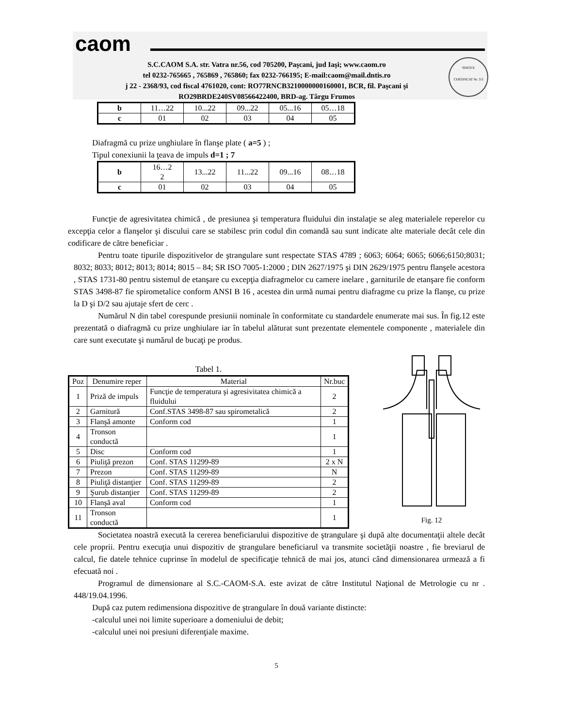caom
S.C.CAOM S.A. str. Vatra nr.56, cod 705200, Paşcani, jud Iaşi; www.caom.ro
tel 0232-765665 , 765869 , 765860; fax 0232-766195; E-mail:caom@mail.dntis.ro
j 22 - 2368/93, cod fiscal 4761020, cont: RO77RNCB3210000000160001, BCR, fil. Paşcani şi
RO29BRDE240SV08566422400, BRD-ag. Târgu Frumos
SIMTEX
CERTIFICAT Nr. 3/3
| b | 11…22 | 10...22 | 09...22 | 05...16 | 05…18 |
| c | 01 | 02 | 03 | 04 | 05 |
Diafragmă cu prize unghiulare în flanşe plate ( a=5 ) ;
Tipul conexiunii la ţeava de impuls d=1 ; 7
| b | 16…2 2 | 13...22 | 11...22 | 09...16 | 08…18 |
| c | 01 | 02 | 03 | 04 | 05 |
Funcţie de agresivitatea chimică , de presiunea şi temperatura fluidului din instalaţie se aleg materialele reperelor cu excepţia celor a flanşelor şi discului care se stabilesc prin codul din comandă sau sunt indicate alte materiale decât cele din codificare de către beneficiar .
Pentru toate tipurile dispozitivelor de ştrangulare sunt respectate STAS 4789 ; 6063; 6064; 6065; 6066;6150;8031; 8032; 8033; 8012; 8013; 8014; 8015 – 84; SR ISO 7005-1:2000 ; DIN 2627/1975 şi DIN 2629/1975 pentru flanşele acestora , STAS 1731-80 pentru sistemul de etanşare cu excepţia diafragmelor cu camere inelare , garniturile de etanşare fie conform STAS 3498-87 fie spirometalice conform ANSI B 16 , acestea din urmă numai pentru diafragme cu prize la flanşe, cu prize la D şi D/2 sau ajutaje sfert de cerc .
Numărul N din tabel corespunde presiunii nominale în conformitate cu standardele enumerate mai sus. În fig.12 este prezentată o diafragmă cu prize unghiulare iar în tabelul alăturat sunt prezentate elementele componente , materialele din care sunt executate şi numărul de bucaţi pe produs.
Tabel 1.
| Poz | Denumire reper | Material | Nr.buc |
| --- | --- | --- | --- |
| 1 | Priză de impuls | Funcţie de temperatura şi agresivitatea chimică a fluidului | 2 |
| 2 | Garnitură | Conf.STAS 3498-87 sau spirometalică | 2 |
| 3 | Flanşă amonte | Conform cod | 1 |
| 4 | Tronson conductă | | 1 |
| 5 | Disc | Conform cod | 1 |
| 6 | Piuliţă prezon | Conf. STAS 11299-89 | 2 x N |
| 7 | Prezon | Conf. STAS 11299-89 | N |
| 8 | Piuliţă distanţier | Conf. STAS 11299-89 | 2 |
| 9 | Şurub distanţier | Conf. STAS 11299-89 | 2 |
| 10 | Flanşă aval | Conform cod | 1 |
| 11 | Tronson conductă | | 1 |
Fig. 12
Societatea noastră execută la cererea beneficiarului dispozitive de ştrangulare şi după alte documentaţii altele decât cele proprii. Pentru execuţia unui dispozitiv de ştrangulare beneficiarul va transmite societăţii noastre , fie breviarul de calcul, fie datele tehnice cuprinse în modelul de specificaţie tehnică de mai jos, atunci când dimensionarea urmează a fi efecuată noi .
Programul de dimensionare al S.C.-CAOM-S.A. este avizat de către Institutul Naţional de Metrologie cu nr . 448/19.04.1996.
După caz putem redimensiona dispozitive de ştrangulare în două variante distincte:
-calculul unei noi limite superioare a domeniului de debit;
-calculul unei noi presiuni diferenţiale maxime.
5